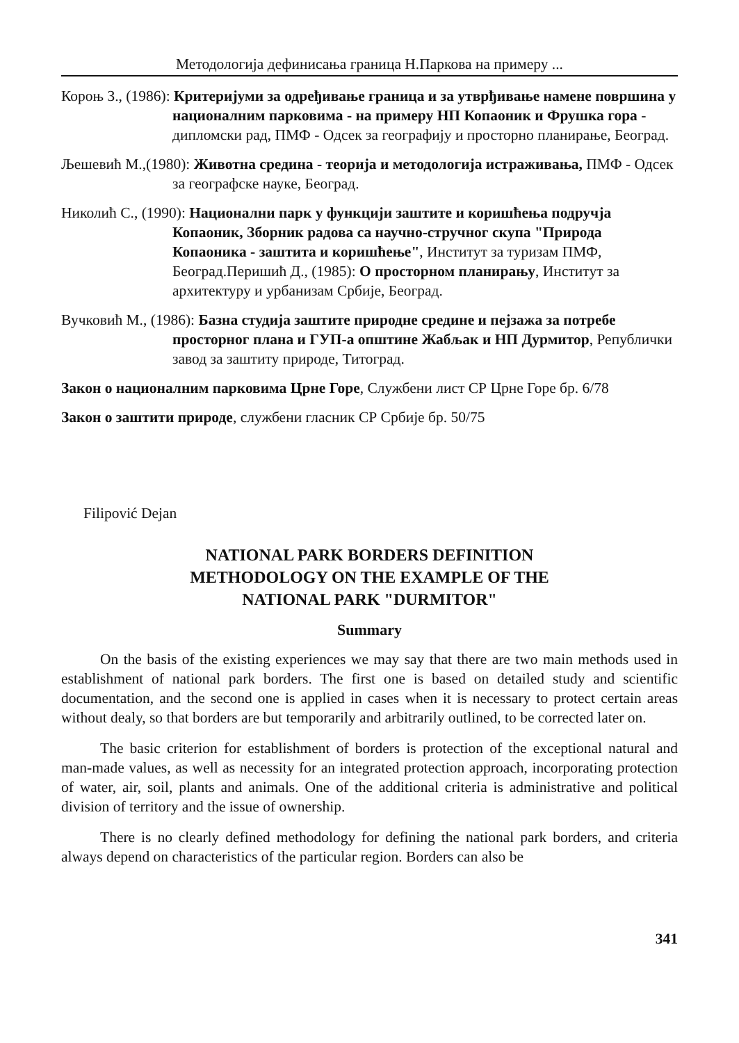Методологија дефинисања граница Н.Паркова на примеру ...
Короњ З., (1986): Критеријуми за одређивање граница и за утврђивање намене површина у националним парковима - на примеру НП Копаоник и Фрушка гора - дипломски рад, ПМФ - Одсек за географију и просторно планирање, Београд.
Љешевић М.,(1980): Животна средина - теорија и методологија истраживања, ПМФ - Одсек за географске науке, Београд.
Николић С., (1990): Национални парк у функцији заштите и коришћења подручја Копаоник, Зборник радова са научно-стручног скупа "Природа Копаоника - заштита и коришћење", Институт за туризам ПМФ, Београд.Перишић Д., (1985): О просторном планирању, Институт за архитектуру и урбанизам Србије, Београд.
Вучковић М., (1986): Базна студија заштите природне средине и пејзажа за потребе просторног плана и ГУП-а општине Жабљак и НП Дурмитор, Републички завод за заштиту природе, Титоград.
Закон о националним парковима Црне Горе, Службени лист СР Црне Горе бр. 6/78
Закон о заштити природе, службени гласник СР Србије бр. 50/75
Filipović Dejan
NATIONAL PARK BORDERS DEFINITION
METHODOLOGY ON THE EXAMPLE OF THE
NATIONAL PARK "DURMITOR"
Summary
On the basis of the existing experiences we may say that there are two main methods used in establishment of national park borders. The first one is based on detailed study and scientific documentation, and the second one is applied in cases when it is necessary to protect certain areas without dealy, so that borders are but temporarily and arbitrarily outlined, to be corrected later on.
The basic criterion for establishment of borders is protection of the exceptional natural and man-made values, as well as necessity for an integrated protection approach, incorporating protection of water, air, soil, plants and animals. One of the additional criteria is administrative and political division of territory and the issue of ownership.
There is no clearly defined methodology for defining the national park borders, and criteria always depend on characteristics of the particular region. Borders can also be
341